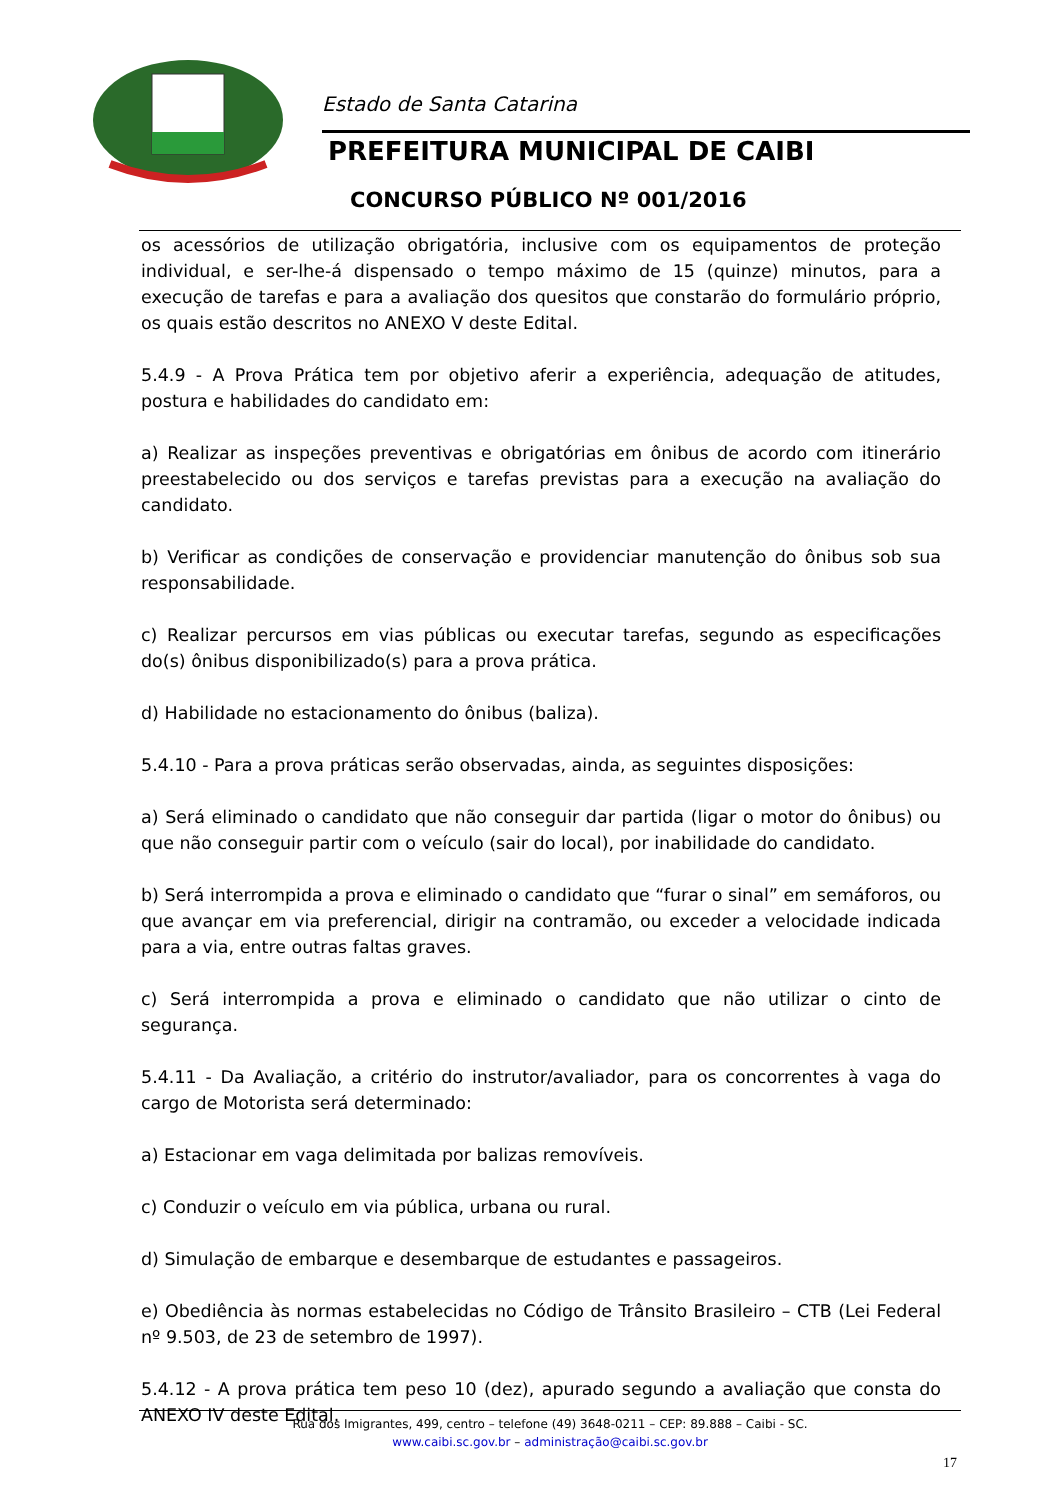Estado de Santa Catarina
PREFEITURA MUNICIPAL DE CAIBI
CONCURSO PÚBLICO Nº 001/2016
os acessórios de utilização obrigatória, inclusive com os equipamentos de proteção individual, e ser-lhe-á dispensado o tempo máximo de 15 (quinze) minutos, para a execução de tarefas e para a avaliação dos quesitos que constarão do formulário próprio, os quais estão descritos no ANEXO V deste Edital.
5.4.9 - A Prova Prática tem por objetivo aferir a experiência, adequação de atitudes, postura e habilidades do candidato em:
a) Realizar as inspeções preventivas e obrigatórias em ônibus de acordo com itinerário preestabelecido ou dos serviços e tarefas previstas para a execução na avaliação do candidato.
b) Verificar as condições de conservação e providenciar manutenção do ônibus sob sua responsabilidade.
c) Realizar percursos em vias públicas ou executar tarefas, segundo as especificações do(s) ônibus disponibilizado(s) para a prova prática.
d) Habilidade no estacionamento do ônibus (baliza).
5.4.10 - Para a prova práticas serão observadas, ainda, as seguintes disposições:
a) Será eliminado o candidato que não conseguir dar partida (ligar o motor do ônibus) ou que não conseguir partir com o veículo (sair do local), por inabilidade do candidato.
b) Será interrompida a prova e eliminado o candidato que “furar o sinal” em semáforos, ou que avançar em via preferencial, dirigir na contramão, ou exceder a velocidade indicada para a via, entre outras faltas graves.
c) Será interrompida a prova e eliminado o candidato que não utilizar o cinto de segurança.
5.4.11 - Da Avaliação, a critério do instrutor/avaliador, para os concorrentes à vaga do cargo de Motorista será determinado:
a) Estacionar em vaga delimitada por balizas removíveis.
c) Conduzir o veículo em via pública, urbana ou rural.
d) Simulação de embarque e desembarque de estudantes e passageiros.
e) Obediência às normas estabelecidas no Código de Trânsito Brasileiro – CTB (Lei Federal nº 9.503, de 23 de setembro de 1997).
5.4.12 - A prova prática tem peso 10 (dez), apurado segundo a avaliação que consta do ANEXO IV deste Edital.
Rua dos Imigrantes, 499, centro – telefone (49) 3648-0211 – CEP: 89.888 – Caibi - SC.
www.caibi.sc.gov.br – administração@caibi.sc.gov.br
17